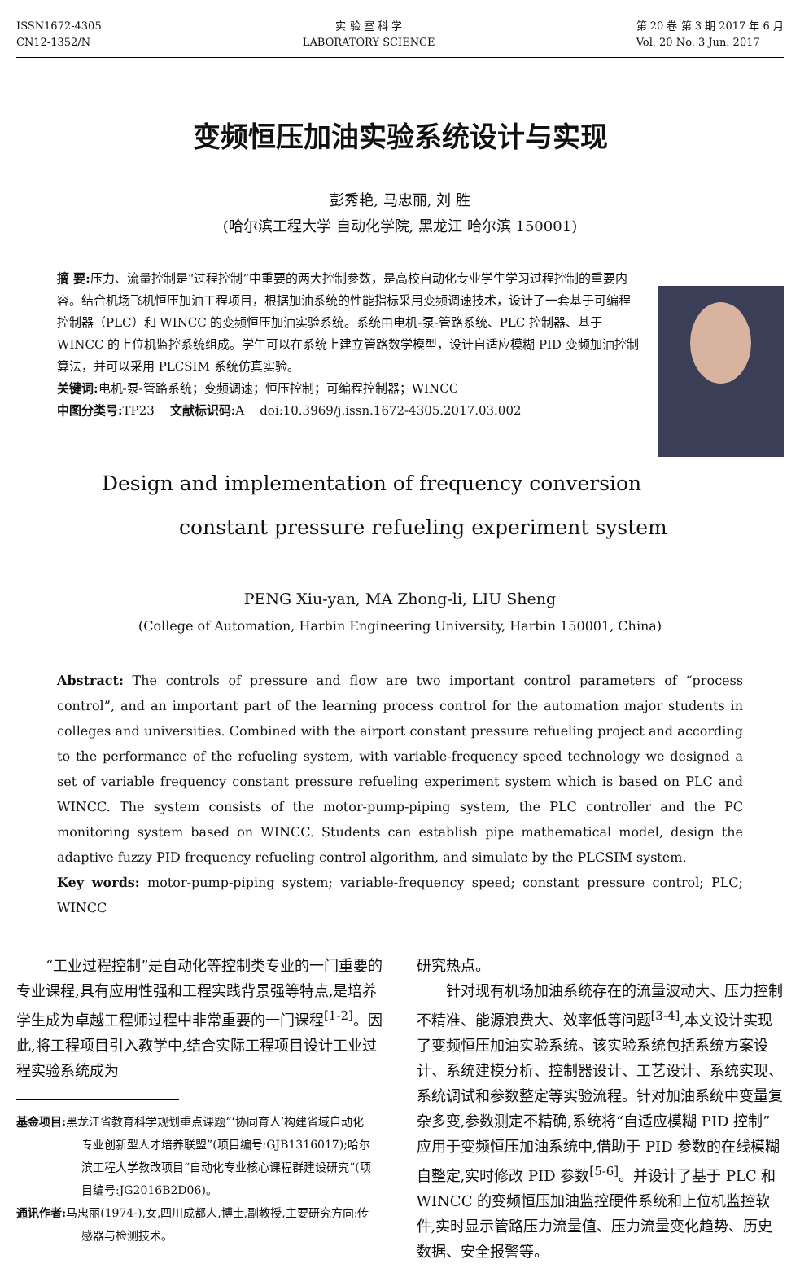ISSN1672-4305
CN12-1352/N
实 验 室 科 学
LABORATORY SCIENCE
第 20 卷 第 3 期 2017 年 6 月
Vol. 20 No. 3 Jun. 2017
变频恒压加油实验系统设计与实现
彭秀艳, 马忠丽, 刘 胜
(哈尔滨工程大学 自动化学院, 黑龙江 哈尔滨 150001)
摘 要: 压力、流量控制是“过程控制”中重要的两大控制参数，是高校自动化专业学生学习过程控制的重要内容。结合机场飞机恒压加油工程项目，根据加油系统的性能指标采用变频调速技术，设计了一套基于可编程控制器（PLC）和 WINCC 的变频恒压加油实验系统。系统由电机-泵-管路系统、PLC 控制器、基于 WINCC 的上位机监控系统组成。学生可以在系统上建立管路数学模型，设计自适应模糊 PID 变频加油控制算法，并可以采用 PLCSIM 系统仿真实验。
关键词: 电机-泵-管路系统；变频调速；恒压控制；可编程控制器；WINCC
中图分类号: TP23 文献标识码: A doi:10.3969/j.issn.1672-4305.2017.03.002
Design and implementation of frequency conversion
constant pressure refueling experiment system
PENG Xiu-yan, MA Zhong-li, LIU Sheng
(College of Automation, Harbin Engineering University, Harbin 150001, China)
Abstract: The controls of pressure and flow are two important control parameters of “process control”, and an important part of the learning process control for the automation major students in colleges and universities. Combined with the airport constant pressure refueling project and according to the performance of the refueling system, with variable-frequency speed technology we designed a set of variable frequency constant pressure refueling experiment system which is based on PLC and WINCC. The system consists of the motor-pump-piping system, the PLC controller and the PC monitoring system based on WINCC. Students can establish pipe mathematical model, design the adaptive fuzzy PID frequency refueling control algorithm, and simulate by the PLCSIM system.
Key words: motor-pump-piping system; variable-frequency speed; constant pressure control; PLC; WINCC
“工业过程控制”是自动化等控制类专业的一门重要的专业课程,具有应用性强和工程实践背景强等特点,是培养学生成为卓越工程师过程中非常重要的一门课程<sup>[1-2]</sup>。因此,将工程项目引入教学中,结合实际工程项目设计工业过程实验系统成为
基金项目: 黑龙江省教育科学规划重点课题“‘协同育人’构建省域自动化专业创新型人才培养联盟”(项目编号:GJB1316017);哈尔滨工程大学教改项目“自动化专业核心课程群建设研究”(项目编号:JG2016B2D06)。
通讯作者: 马忠丽(1974-),女,四川成都人,博士,副教授,主要研究方向:传感器与检测技术。
研究热点。
针对现有机场加油系统存在的流量波动大、压力控制不精准、能源浪费大、效率低等问题<sup>[3-4]</sup>,本文设计实现了变频恒压加油实验系统。该实验系统包括系统方案设计、系统建模分析、控制器设计、工艺设计、系统实现、系统调试和参数整定等实验流程。针对加油系统中变量复杂多变,参数测定不精确,系统将“自适应模糊 PID 控制”应用于变频恒压加油系统中,借助于 PID 参数的在线模糊自整定,实时修改 PID 参数<sup>[5-6]</sup>。并设计了基于 PLC 和 WINCC 的变频恒压加油监控硬件系统和上位机监控软件,实时显示管路压力流量值、压力流量变化趋势、历史数据、安全报警等。